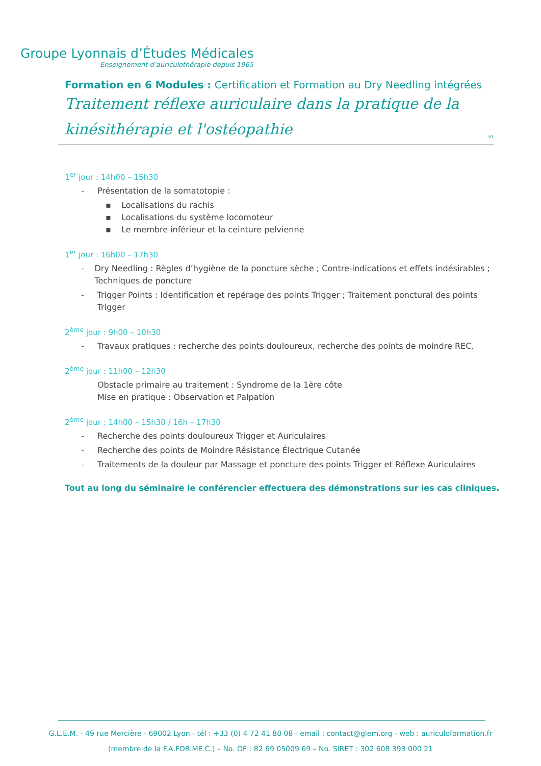Groupe Lyonnais d’Études Médicales
Enseignement d’auriculothérapie depuis 1965
Formation en 6 Modules : Certification et Formation au Dry Needling intégrées
Traitement réflexe auriculaire dans la pratique de la kinésithérapie et l'ostéopathie
V1
1<sup>er</sup> jour : 14h00 – 15h30
- Présentation de la somatotopie :
▪ Localisations du rachis
▪ Localisations du système locomoteur
▪ Le membre inférieur et la ceinture pelvienne
1<sup>er</sup> jour : 16h00 – 17h30
- Dry Needling : Règles d’hygiène de la poncture sèche ; Contre-indications et effets indésirables ; Techniques de poncture
- Trigger Points : Identification et repérage des points Trigger ; Traitement ponctural des points Trigger
2<sup>ème</sup> jour : 9h00 – 10h30
- Travaux pratiques : recherche des points douloureux, recherche des points de moindre REC.
2<sup>ème</sup> jour : 11h00 – 12h30
Obstacle primaire au traitement : Syndrome de la 1ère côte
Mise en pratique : Observation et Palpation
2<sup>ème</sup> jour : 14h00 – 15h30 / 16h – 17h30
- Recherche des points douloureux Trigger et Auriculaires
- Recherche des points de Moindre Résistance Électrique Cutanée
- Traitements de la douleur par Massage et poncture des points Trigger et Réflexe Auriculaires
Tout au long du séminaire le conférencier effectuera des démonstrations sur les cas cliniques.
G.L.E.M. - 49 rue Mercière - 69002 Lyon - tél : +33 (0) 4 72 41 80 08 - email : contact@glem.org - web : auriculoformation.fr
(membre de la F.A.FOR.ME.C.) – No. OF : 82 69 05009 69 – No. SIRET : 302 608 393 000 21